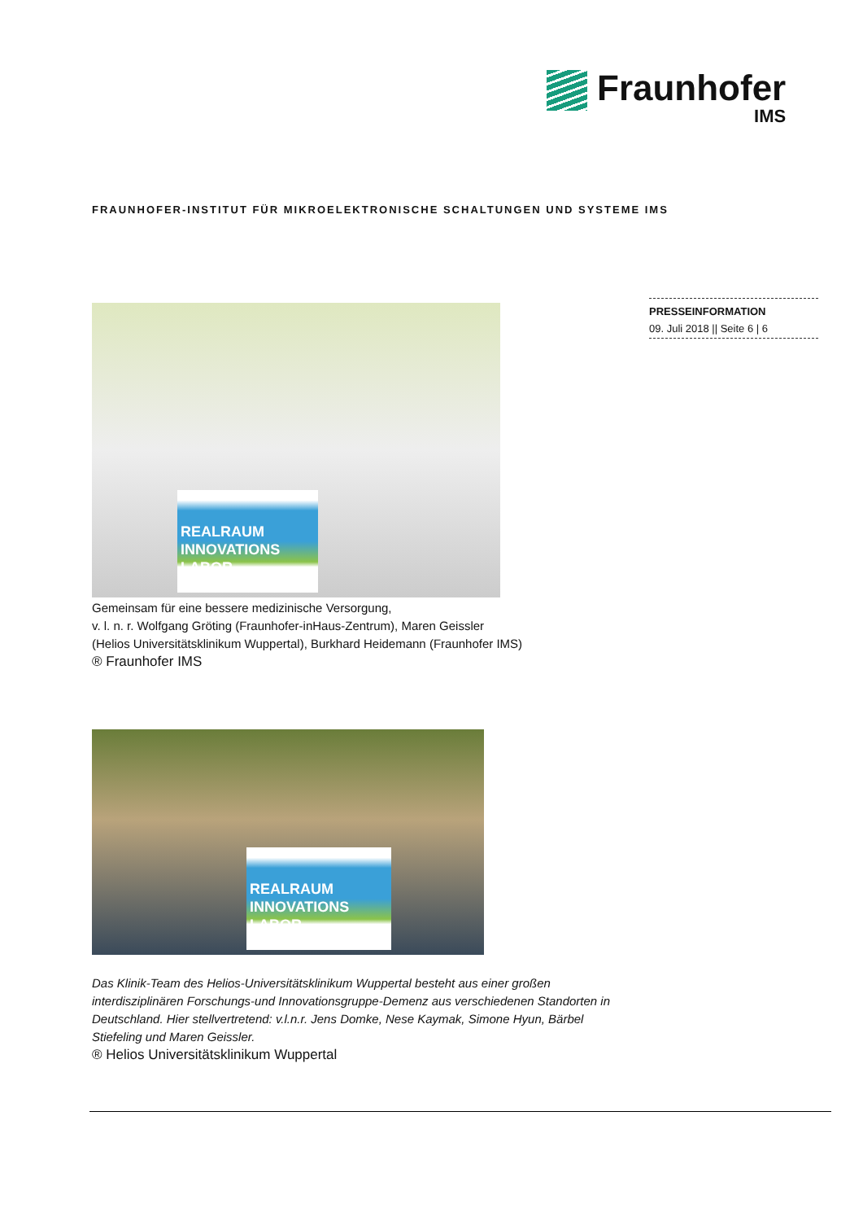Fraunhofer
IMS
FRAUNHOFER-INSTITUT FÜR MIKROELEKTRONISCHE SCHALTUNGEN UND SYSTEME IMS
PRESSEINFORMATION
09. Juli 2018 || Seite 6 | 6
REALRAUM INNOVATIONS LABOR
Gemeinsam für eine bessere medizinische Versorgung,
v. l. n. r. Wolfgang Gröting (Fraunhofer-inHaus-Zentrum), Maren Geissler
(Helios Universitätsklinikum Wuppertal), Burkhard Heidemann (Fraunhofer IMS)
® Fraunhofer IMS
REALRAUM INNOVATIONS LABOR
Das Klinik-Team des Helios-Universitätsklinikum Wuppertal besteht aus einer großen interdisziplinären Forschungs-und Innovationsgruppe-Demenz aus verschiedenen Standorten in Deutschland. Hier stellvertretend: v.l.n.r. Jens Domke, Nese Kaymak, Simone Hyun, Bärbel Stiefeling und Maren Geissler.
® Helios Universitätsklinikum Wuppertal